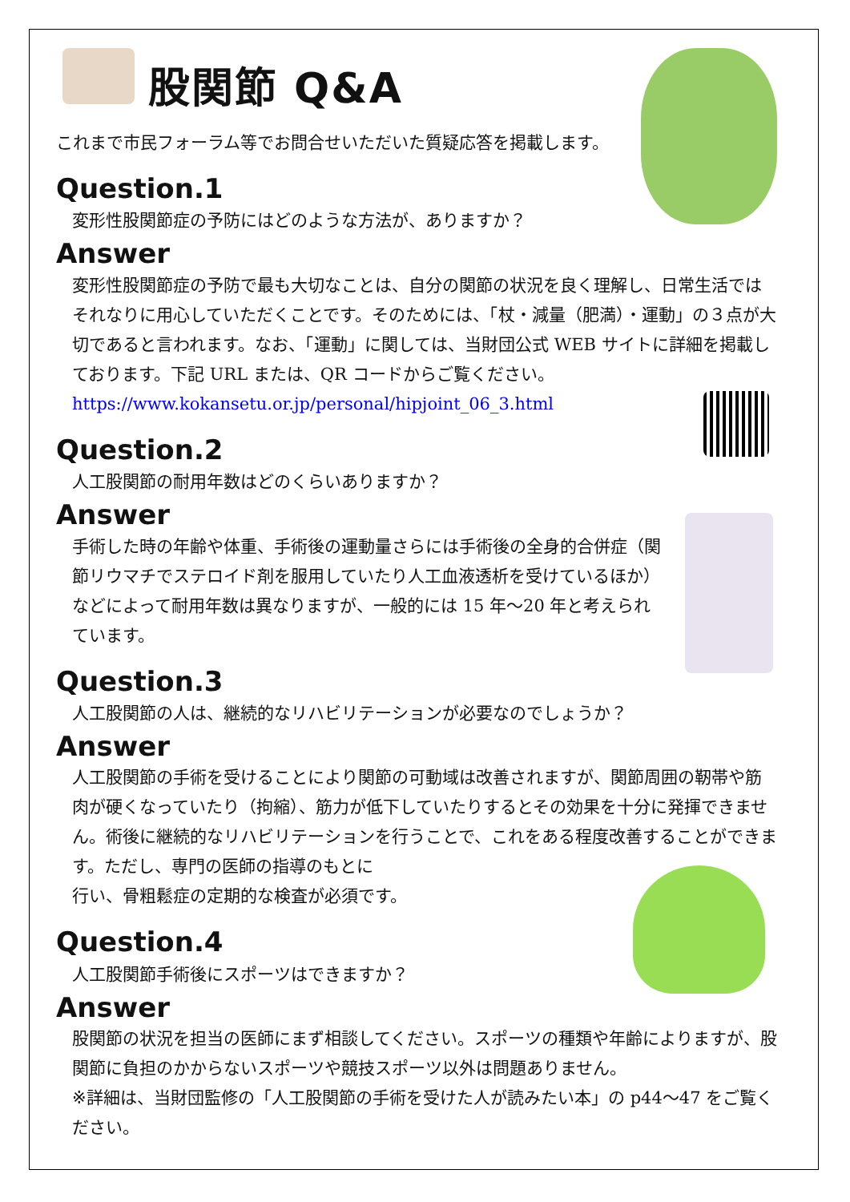股関節 Q&A
これまで市民フォーラム等でお問合せいただいた質疑応答を掲載します。
Question.1
変形性股関節症の予防にはどのような方法が、ありますか？
Answer
変形性股関節症の予防で最も大切なことは、自分の関節の状況を良く理解し、日常生活ではそれなりに用心していただくことです。そのためには、「杖・減量（肥満）・運動」の３点が大切であると言われます。なお、「運動」に関しては、当財団公式 WEB サイトに詳細を掲載しております。下記 URL または、QR コードからご覧ください。
https://www.kokansetu.or.jp/personal/hipjoint_06_3.html
Question.2
人工股関節の耐用年数はどのくらいありますか？
Answer
手術した時の年齢や体重、手術後の運動量さらには手術後の全身的合併症（関節リウマチでステロイド剤を服用していたり人工血液透析を受けているほか）などによって耐用年数は異なりますが、一般的には 15 年～20 年と考えられています。
Question.3
人工股関節の人は、継続的なリハビリテーションが必要なのでしょうか？
Answer
人工股関節の手術を受けることにより関節の可動域は改善されますが、関節周囲の靭帯や筋肉が硬くなっていたり（拘縮）、筋力が低下していたりするとその効果を十分に発揮できません。術後に継続的なリハビリテーションを行うことで、これをある程度改善することができます。ただし、専門の医師の指導のもとに
行い、骨粗鬆症の定期的な検査が必須です。
Question.4
人工股関節手術後にスポーツはできますか？
Answer
股関節の状況を担当の医師にまず相談してください。スポーツの種類や年齢によりますが、股関節に負担のかからないスポーツや競技スポーツ以外は問題ありません。
※詳細は、当財団監修の「人工股関節の手術を受けた人が読みたい本」の p44～47 をご覧ください。